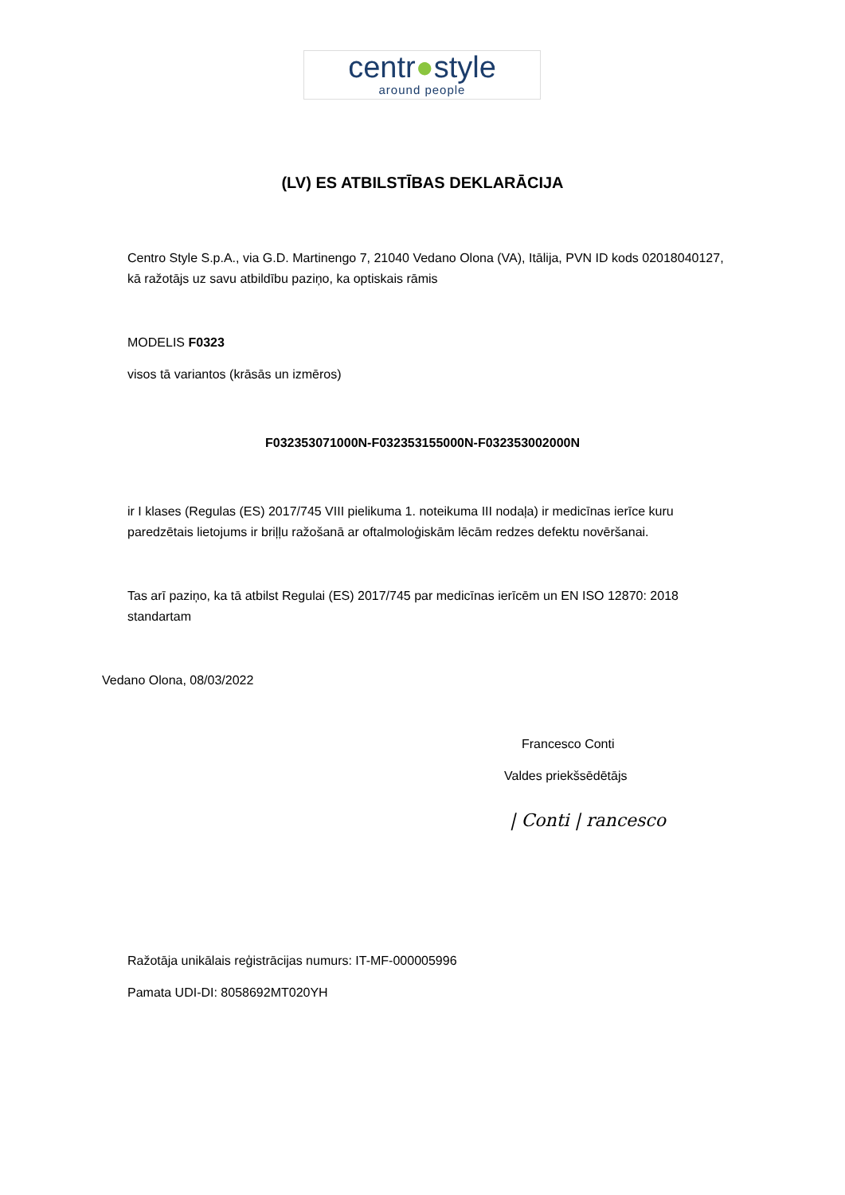centr●style
around people
(LV) ES ATBILSTĪBAS DEKLARĀCIJA
Centro Style S.p.A., via G.D. Martinengo 7, 21040 Vedano Olona (VA), Itālija, PVN ID kods 02018040127, kā ražotājs uz savu atbildību paziņo, ka optiskais rāmis
MODELIS F0323
visos tā variantos (krāsās un izmēros)
F032353071000N-F032353155000N-F032353002000N
ir I klases (Regulas (ES) 2017/745 VIII pielikuma 1. noteikuma III nodaļa) ir medicīnas ierīce kuru paredzētais lietojums ir briļļu ražošanā ar oftalmoloģiskām lēcām redzes defektu novēršanai.
Tas arī paziņo, ka tā atbilst Regulai (ES) 2017/745 par medicīnas ierīcēm un EN ISO 12870: 2018 standartam
Vedano Olona, 08/03/2022
Francesco Conti
Valdes priekšsēdētājs
| Conti | rancesco
Ražotāja unikālais reģistrācijas numurs: IT-MF-000005996
Pamata UDI-DI: 8058692MT020YH